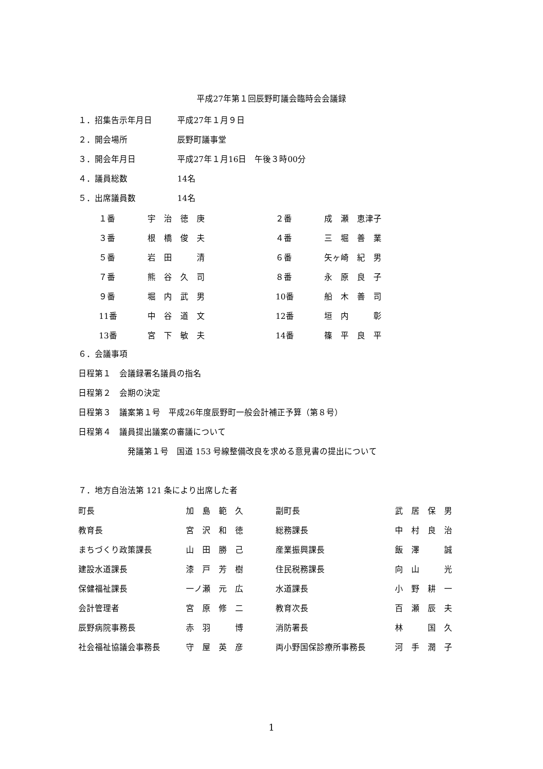平成27年第１回辰野町議会臨時会会議録
１．招集告示年月日 平成27年１月９日
２．開会場所 辰野町議事堂
３．開会年月日 平成27年１月16日　午後３時00分
４．議員総数 14名
５．出席議員数 14名
| １番 | 宇 治 徳 庚 | ２番 | 成 瀬 恵津子 |
| ３番 | 根 橋 俊 夫 | ４番 | 三 堀 善 業 |
| ５番 | 岩 田 清 | ６番 | 矢ヶ崎 紀 男 |
| ７番 | 熊 谷 久 司 | ８番 | 永 原 良 子 |
| ９番 | 堀 内 武 男 | 10番 | 船 木 善 司 |
| 11番 | 中 谷 道 文 | 12番 | 垣 内 彰 |
| 13番 | 宮 下 敏 夫 | 14番 | 篠 平 良 平 |
６．会議事項
日程第１　会議録署名議員の指名
日程第２　会期の決定
日程第３　議案第１号　平成26年度辰野町一般会計補正予算（第８号）
日程第４　議員提出議案の審議について
発議第１号　国道 153 号線整備改良を求める意見書の提出について
７．地方自治法第 121 条により出席した者
| 町長 | 加 島 範 久 | 副町長 | 武 居 保 男 |
| 教育長 | 宮 沢 和 徳 | 総務課長 | 中 村 良 治 |
| まちづくり政策課長 | 山 田 勝 己 | 産業振興課長 | 飯 澤 誠 |
| 建設水道課長 | 漆 戸 芳 樹 | 住民税務課長 | 向 山 光 |
| 保健福祉課長 | 一ノ瀬 元 広 | 水道課長 | 小 野 耕 一 |
| 会計管理者 | 宮 原 修 二 | 教育次長 | 百 瀬 辰 夫 |
| 辰野病院事務長 | 赤 羽 博 | 消防署長 | 林 国 久 |
| 社会福祉協議会事務長 | 守 屋 英 彦 | 両小野国保診療所事務長 | 河 手 潤 子 |
1